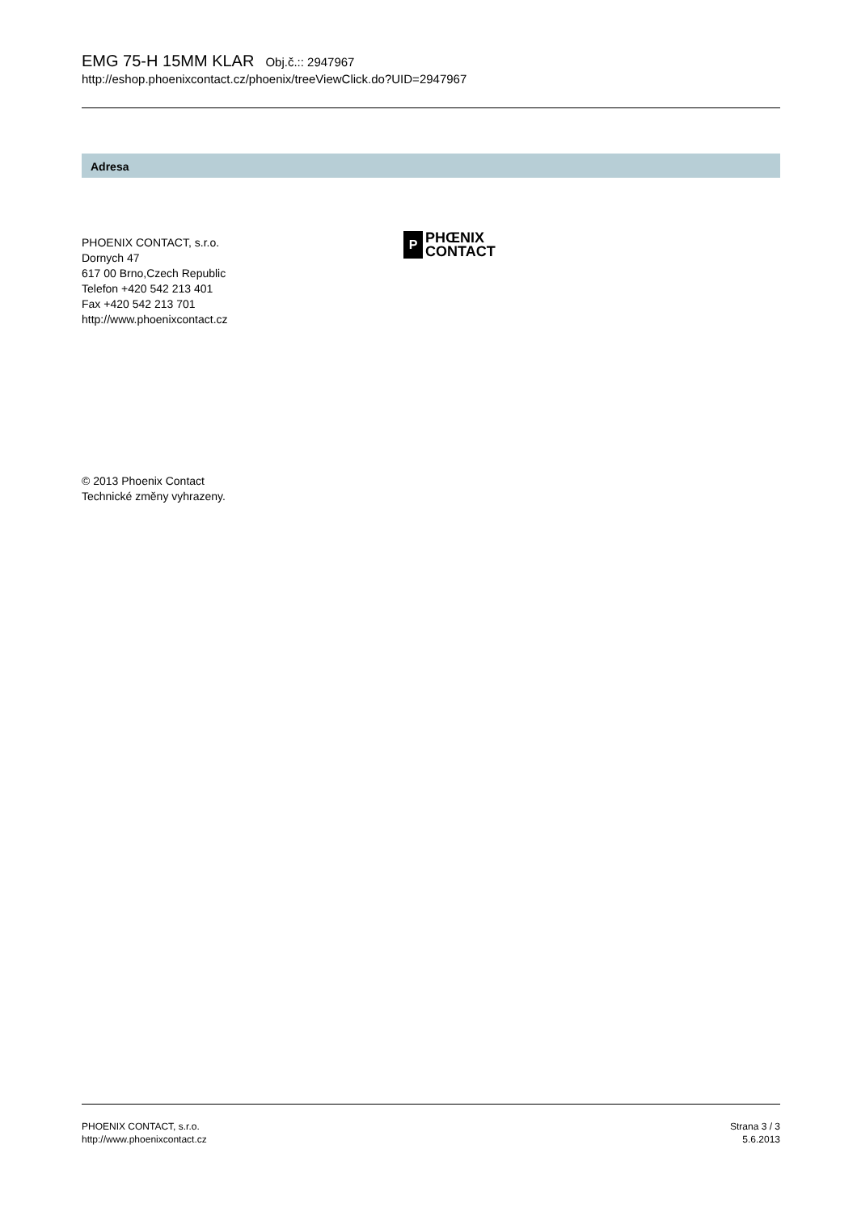EMG 75-H 15MM KLAR Obj.č.:: 2947967
http://eshop.phoenixcontact.cz/phoenix/treeViewClick.do?UID=2947967
Adresa
PHOENIX CONTACT, s.r.o.
Dornych 47
617 00 Brno,Czech Republic
Telefon +420 542 213 401
Fax +420 542 213 701
http://www.phoenixcontact.cz
P
PHŒNIX
CONTACT
© 2013 Phoenix Contact
Technické změny vyhrazeny.
PHOENIX CONTACT, s.r.o.
http://www.phoenixcontact.cz
Strana 3 / 3
5.6.2013